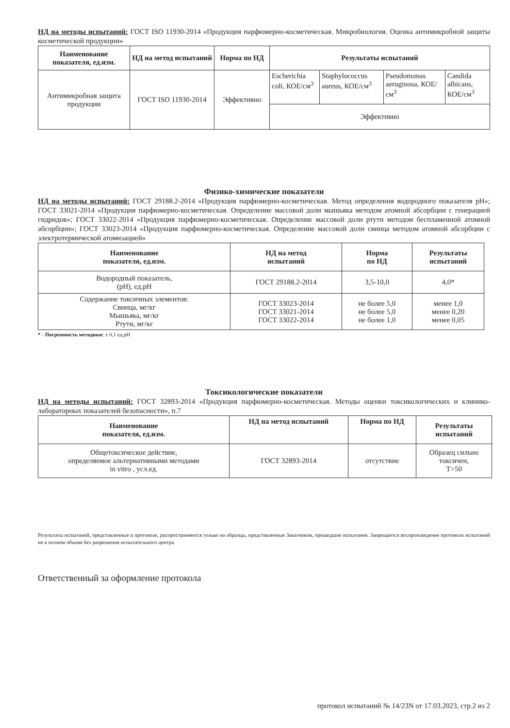НД на методы испытаний: ГОСТ ISO 11930-2014 «Продукция парфюмерно-косметическая. Микробиология. Оценка антимикробной защиты косметической продукции»
| Наименование показателя, ед.изм. | НД на метод испытаний | Норма по НД | Результаты испытаний | | | |
| --- | --- | --- | --- | --- | --- | --- |
| Антимикробная защита продукции | ГОСТ ISO 11930-2014 | Эффективно | Escherichia coli, КОЕ/см<sup>3</sup> | Staphylococcus aureus, КОЕ/см<sup>3</sup> | Pseudomonas aeruginosa, КОЕ/см<sup>3</sup> | Candida albicans, КОЕ/см<sup>3</sup> |
| | | | Эффективно | | | |
Физико-химические показатели
НД на методы испытаний: ГОСТ 29188.2-2014 «Продукция парфюмерно-косметическая. Метод определения водородного показателя pH»; ГОСТ 33021-2014 «Продукция парфюмерно-косметическая. Определение массовой доли мышьяка методом атомной абсорбции с генерацией гидридов»; ГОСТ 33022-2014 «Продукция парфюмерно-косметическая. Определение массовой доли ртути методом беспламенной атомной абсорбции»; ГОСТ 33023-2014 «Продукция парфюмерно-косметическая. Определение массовой доли свинца методом атомной абсорбции с электротермической атомизацией»
| Наименование показателя, ед.изм. | НД на метод испытаний | Норма по НД | Результаты испытаний |
| --- | --- | --- | --- |
| Водородный показатель, (pH), ед.pH | ГОСТ 29188.2-2014 | 3,5-10,0 | 4,0* |
| Содержание токсичных элементов: Свинца, мг/кг Мышьяка, мг/кг Ртути, мг/кг | ГОСТ 33023-2014 ГОСТ 33021-2014 ГОСТ 33022-2014 | не более 5,0 не более 5,0 не более 1,0 | менее 1,0 менее 0,20 менее 0,05 |
* - Погрешность методики: ± 0,1 ед.pH
Токсикологические показатели
НД на методы испытаний: ГОСТ 32893-2014 «Продукция парфюмерно-косметическая. Методы оценки токсикологических и клинико-лабораторных показателей безопасности», п.7
| Наименование показателя, ед.изм. | НД на метод испытаний | Норма по НД | Результаты испытаний |
| --- | --- | --- | --- |
| Общетоксическое действие, определяемое альтернативными методами in vitro , усл.ед. | ГОСТ 32893-2014 | отсутствие | Образец сильно токсичен, T>50 |
Результаты испытаний, представленные в протоколе, распространяются только на образцы, представленные Заказчиком, прошедшие испытания. Запрещается воспроизведение протокола испытаний не в полном объеме без разрешения испытательного центра.
Ответственный за оформление протокола
протокол испытаний № 14/23N от 17.03.2023, стр.2 из 2